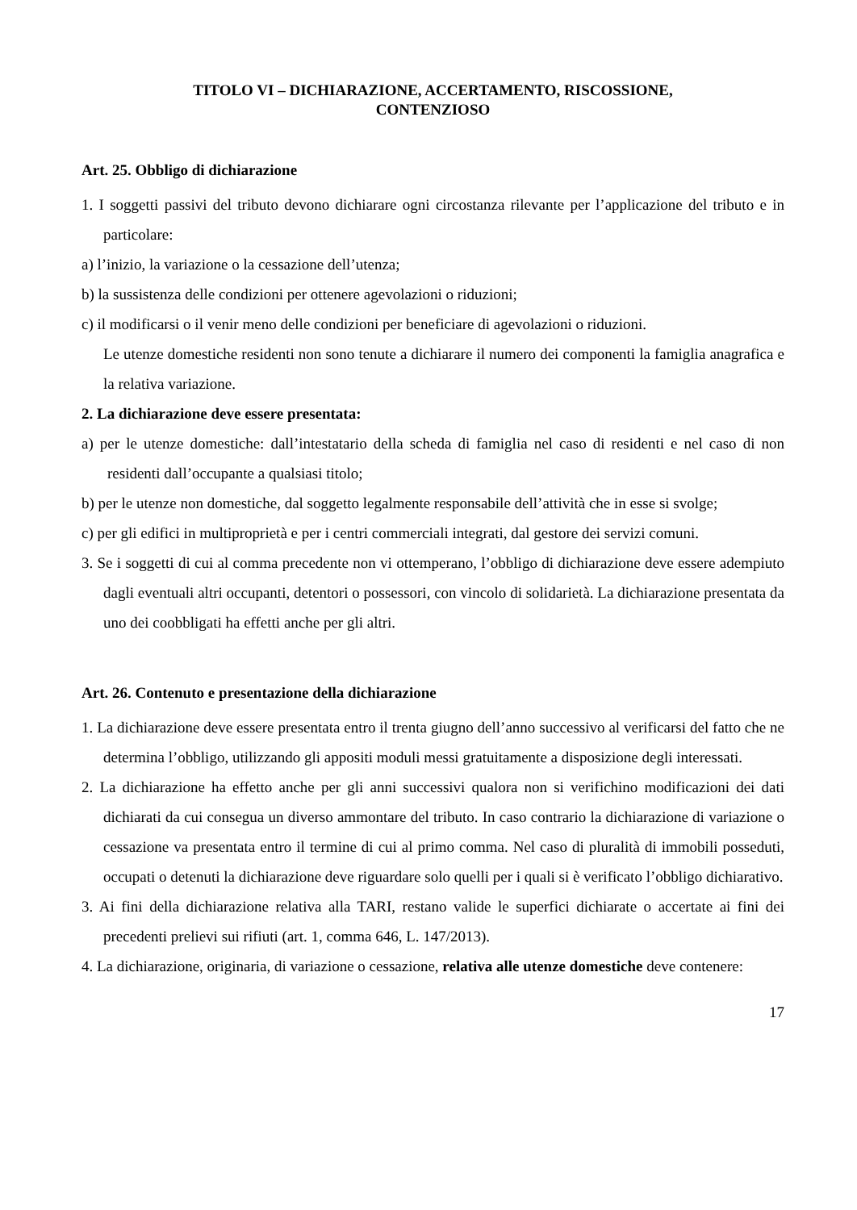TITOLO VI – DICHIARAZIONE, ACCERTAMENTO, RISCOSSIONE,
CONTENZIOSO
Art. 25. Obbligo di dichiarazione
1. I soggetti passivi del tributo devono dichiarare ogni circostanza rilevante per l’applicazione del tributo e in particolare:
a) l’inizio, la variazione o la cessazione dell’utenza;
b) la sussistenza delle condizioni per ottenere agevolazioni o riduzioni;
c) il modificarsi o il venir meno delle condizioni per beneficiare di agevolazioni o riduzioni.
Le utenze domestiche residenti non sono tenute a dichiarare il numero dei componenti la famiglia anagrafica e la relativa variazione.
2. La dichiarazione deve essere presentata:
a) per le utenze domestiche: dall’intestatario della scheda di famiglia nel caso di residenti e nel caso di non residenti dall’occupante a qualsiasi titolo;
b) per le utenze non domestiche, dal soggetto legalmente responsabile dell’attività che in esse si svolge;
c) per gli edifici in multiproprietà e per i centri commerciali integrati, dal gestore dei servizi comuni.
3. Se i soggetti di cui al comma precedente non vi ottemperano, l’obbligo di dichiarazione deve essere adempiuto dagli eventuali altri occupanti, detentori o possessori, con vincolo di solidarietà. La dichiarazione presentata da uno dei coobbligati ha effetti anche per gli altri.
Art. 26. Contenuto e presentazione della dichiarazione
1. La dichiarazione deve essere presentata entro il trenta giugno dell’anno successivo al verificarsi del fatto che ne determina l’obbligo, utilizzando gli appositi moduli messi gratuitamente a disposizione degli interessati.
2. La dichiarazione ha effetto anche per gli anni successivi qualora non si verifichino modificazioni dei dati dichiarati da cui consegua un diverso ammontare del tributo. In caso contrario la dichiarazione di variazione o cessazione va presentata entro il termine di cui al primo comma. Nel caso di pluralità di immobili posseduti, occupati o detenuti la dichiarazione deve riguardare solo quelli per i quali si è verificato l’obbligo dichiarativo.
3. Ai fini della dichiarazione relativa alla TARI, restano valide le superfici dichiarate o accertate ai fini dei precedenti prelievi sui rifiuti (art. 1, comma 646, L. 147/2013).
4. La dichiarazione, originaria, di variazione o cessazione, relativa alle utenze domestiche deve contenere:
17